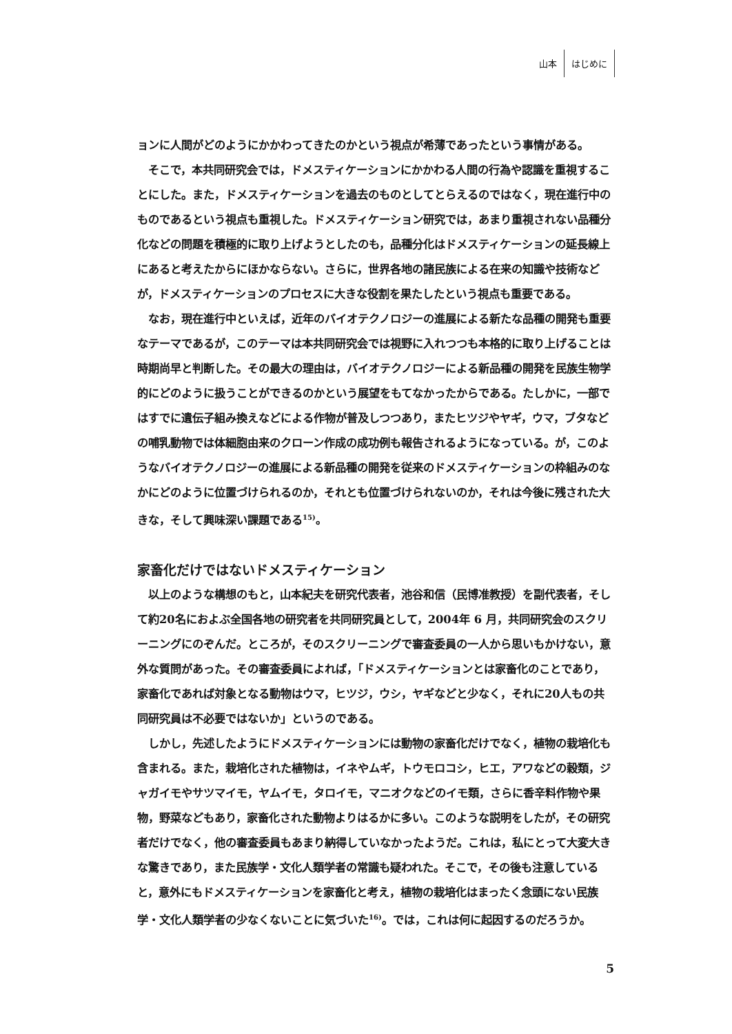山本 はじめに
ョンに人間がどのようにかかわってきたのかという視点が希薄であったという事情がある。
そこで，本共同研究会では，ドメスティケーションにかかわる人間の行為や認識を重視することにした。また，ドメスティケーションを過去のものとしてとらえるのではなく，現在進行中のものであるという視点も重視した。ドメスティケーション研究では，あまり重視されない品種分化などの問題を積極的に取り上げようとしたのも，品種分化はドメスティケーションの延長線上にあると考えたからにほかならない。さらに，世界各地の諸民族による在来の知識や技術などが，ドメスティケーションのプロセスに大きな役割を果たしたという視点も重要である。
なお，現在進行中といえば，近年のバイオテクノロジーの進展による新たな品種の開発も重要なテーマであるが，このテーマは本共同研究会では視野に入れつつも本格的に取り上げることは時期尚早と判断した。その最大の理由は，バイオテクノロジーによる新品種の開発を民族生物学的にどのように扱うことができるのかという展望をもてなかったからである。たしかに，一部ではすでに遺伝子組み換えなどによる作物が普及しつつあり，またヒツジやヤギ，ウマ，ブタなどの哺乳動物では体細胞由来のクローン作成の成功例も報告されるようになっている。が，このようなバイオテクノロジーの進展による新品種の開発を従来のドメスティケーションの枠組みのなかにどのように位置づけられるのか，それとも位置づけられないのか，それは今後に残された大きな，そして興味深い課題である<sup>15)</sup>。
家畜化だけではないドメスティケーション
以上のような構想のもと，山本紀夫を研究代表者，池谷和信（民博准教授）を副代表者，そして約20名におよぶ全国各地の研究者を共同研究員として，2004年 6 月，共同研究会のスクリーニングにのぞんだ。ところが，そのスクリーニングで審査委員の一人から思いもかけない，意外な質問があった。その審査委員によれば，「ドメスティケーションとは家畜化のことであり，家畜化であれば対象となる動物はウマ，ヒツジ，ウシ，ヤギなどと少なく，それに20人もの共同研究員は不必要ではないか」というのである。
しかし，先述したようにドメスティケーションには動物の家畜化だけでなく，植物の栽培化も含まれる。また，栽培化された植物は，イネやムギ，トウモロコシ，ヒエ，アワなどの穀類，ジャガイモやサツマイモ，ヤムイモ，タロイモ，マニオクなどのイモ類，さらに香辛料作物や果物，野菜などもあり，家畜化された動物よりはるかに多い。このような説明をしたが，その研究者だけでなく，他の審査委員もあまり納得していなかったようだ。これは，私にとって大変大きな驚きであり，また民族学・文化人類学者の常識も疑われた。そこで，その後も注意していると，意外にもドメスティケーションを家畜化と考え，植物の栽培化はまったく念頭にない民族学・文化人類学者の少なくないことに気づいた<sup>16)</sup>。では，これは何に起因するのだろうか。
5